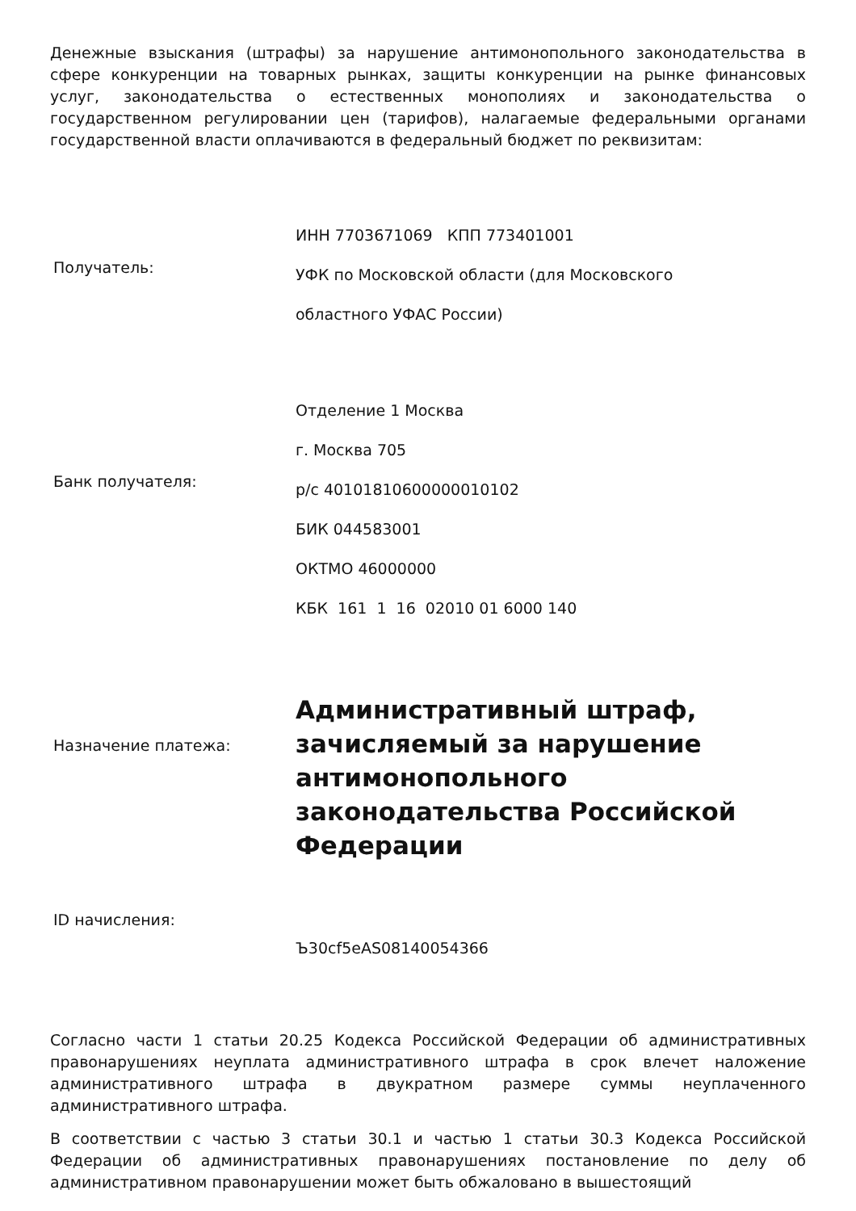Денежные взыскания (штрафы) за нарушение антимонопольного законодательства в сфере конкуренции на товарных рынках, защиты конкуренции на рынке финансовых услуг, законодательства о естественных монополиях и законодательства о государственном регулировании цен (тарифов), налагаемые федеральными органами государственной власти оплачиваются в федеральный бюджет по реквизитам:
| Получатель: | ИНН 7703671069 КПП 773401001 УФК по Московской области (для Московского областного УФАС России) |
| Банк получателя: | Отделение 1 Москва г. Москва 705 р/с 40101810600000010102 БИК 044583001 ОКТМО 46000000 КБК 161 1 16 02010 01 6000 140 |
| Назначение платежа: | Административный штраф, зачисляемый за нарушение антимонопольного законодательства Российской Федерации |
| ID начисления: | Ъ30cf5eAS08140054366 |
Согласно части 1 статьи 20.25 Кодекса Российской Федерации об административных правонарушениях неуплата административного штрафа в срок влечет наложение административного штрафа в двукратном размере суммы неуплаченного административного штрафа.
В соответствии с частью 3 статьи 30.1 и частью 1 статьи 30.3 Кодекса Российской Федерации об административных правонарушениях постановление по делу об административном правонарушении может быть обжаловано в вышестоящий